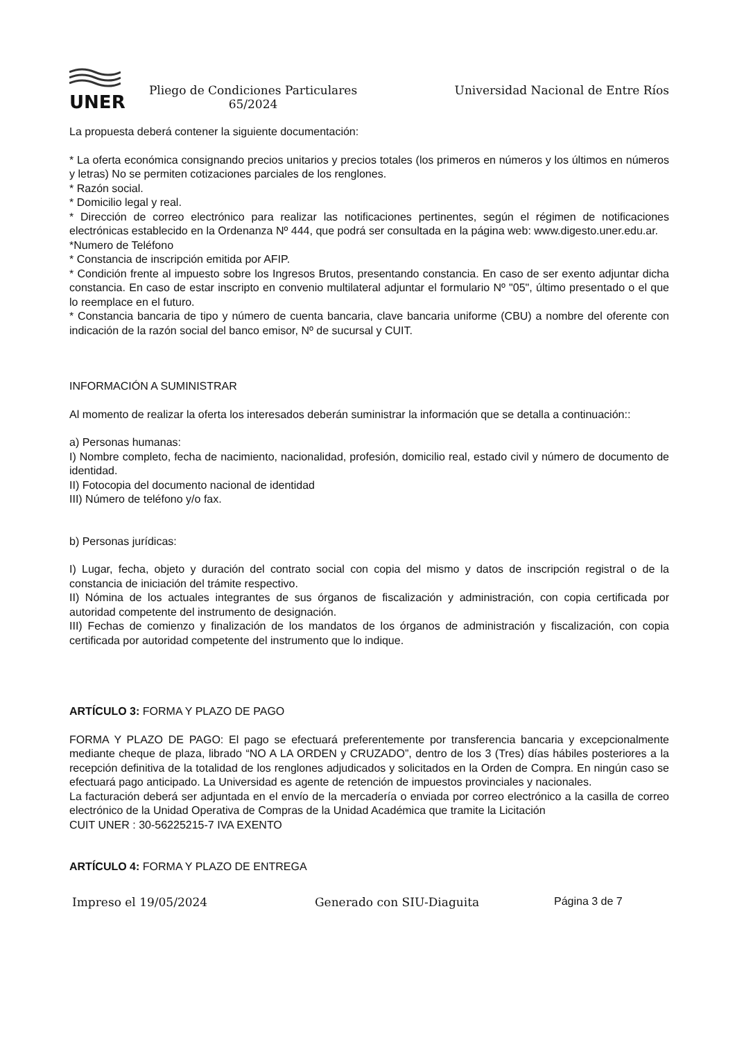UNER
Pliego de Condiciones Particulares
65/2024
Universidad Nacional de Entre Ríos
La propuesta deberá contener la siguiente documentación:
* La oferta económica consignando precios unitarios y precios totales (los primeros en números y los últimos en números y letras) No se permiten cotizaciones parciales de los renglones.
* Razón social.
* Domicilio legal y real.
* Dirección de correo electrónico para realizar las notificaciones pertinentes, según el régimen de notificaciones electrónicas establecido en la Ordenanza Nº 444, que podrá ser consultada en la página web: www.digesto.uner.edu.ar.
*Numero de Teléfono
* Constancia de inscripción emitida por AFIP.
* Condición frente al impuesto sobre los Ingresos Brutos, presentando constancia. En caso de ser exento adjuntar dicha constancia. En caso de estar inscripto en convenio multilateral adjuntar el formulario Nº "05", último presentado o el que lo reemplace en el futuro.
* Constancia bancaria de tipo y número de cuenta bancaria, clave bancaria uniforme (CBU) a nombre del oferente con indicación de la razón social del banco emisor, Nº de sucursal y CUIT.
INFORMACIÓN A SUMINISTRAR
Al momento de realizar la oferta los interesados deberán suministrar la información que se detalla a continuación::
a) Personas humanas:
I) Nombre completo, fecha de nacimiento, nacionalidad, profesión, domicilio real, estado civil y número de documento de identidad.
II) Fotocopia del documento nacional de identidad
III) Número de teléfono y/o fax.
b) Personas jurídicas:
I) Lugar, fecha, objeto y duración del contrato social con copia del mismo y datos de inscripción registral o de la constancia de iniciación del trámite respectivo.
II) Nómina de los actuales integrantes de sus órganos de fiscalización y administración, con copia certificada por autoridad competente del instrumento de designación.
III) Fechas de comienzo y finalización de los mandatos de los órganos de administración y fiscalización, con copia certificada por autoridad competente del instrumento que lo indique.
ARTÍCULO 3: FORMA Y PLAZO DE PAGO
FORMA Y PLAZO DE PAGO: El pago se efectuará preferentemente por transferencia bancaria y excepcionalmente mediante cheque de plaza, librado “NO A LA ORDEN y CRUZADO”, dentro de los 3 (Tres) días hábiles posteriores a la recepción definitiva de la totalidad de los renglones adjudicados y solicitados en la Orden de Compra. En ningún caso se efectuará pago anticipado. La Universidad es agente de retención de impuestos provinciales y nacionales.
La facturación deberá ser adjuntada en el envío de la mercadería o enviada por correo electrónico a la casilla de correo electrónico de la Unidad Operativa de Compras de la Unidad Académica que tramite la Licitación
CUIT UNER : 30-56225215-7 IVA EXENTO
ARTÍCULO 4: FORMA Y PLAZO DE ENTREGA
Impreso el 19/05/2024 Generado con SIU-Diaguita Página 3 de 7